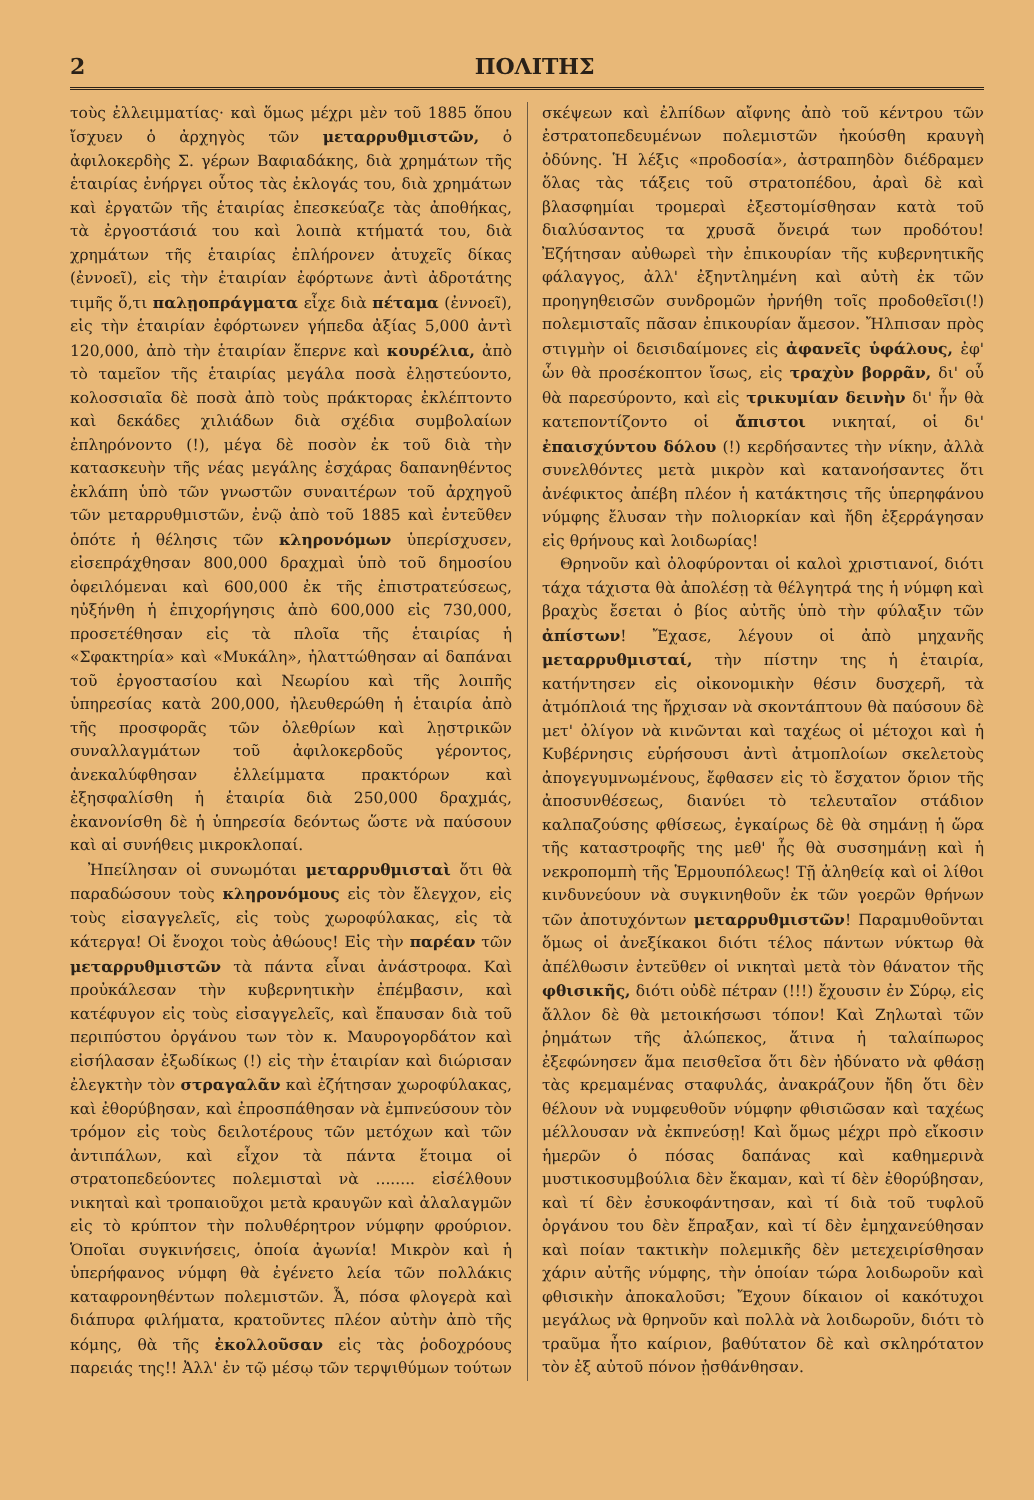2 ΠΟΛΙΤΗΣ
τοὺς ἐλλειμματίας· καὶ ὅμως μέχρι μὲν τοῦ 1885 ὅπου ἴσχυεν ὁ ἀρχηγὸς τῶν μεταρρυθμιστῶν, ὁ ἀφιλοκερδὴς Σ. γέρων Βαφιαδάκης, διὰ χρημάτων τῆς ἑταιρίας ἐνήργει οὗτος τὰς ἐκλογάς του, διὰ χρημάτων καὶ ἐργατῶν τῆς ἑταιρίας ἐπεσκεύαζε τὰς ἀποθήκας, τὰ ἐργοστάσιά του καὶ λοιπὰ κτήματά του, διὰ χρημάτων τῆς ἑταιρίας ἐπλήρονεν ἀτυχεῖς δίκας (ἐννοεῖ), εἰς τὴν ἑταιρίαν ἐφόρτωνε ἀντὶ ἀδροτάτης τιμῆς ὅ,τι παλῃοπράγματα εἶχε διὰ πέταμα (ἐννοεῖ), εἰς τὴν ἑταιρίαν ἐφόρτωνεν γήπεδα ἀξίας 5,000 ἀντὶ 120,000, ἀπὸ τὴν ἑταιρίαν ἔπερνε καὶ κουρέλια, ἀπὸ τὸ ταμεῖον τῆς ἑταιρίας μεγάλα ποσὰ ἐλῃστεύοντο, κολοσσιαῖα δὲ ποσὰ ἀπὸ τοὺς πράκτορας ἐκλέπτοντο καὶ δεκάδες χιλιάδων διὰ σχέδια συμβολαίων ἐπληρόνοντο (!), μέγα δὲ ποσὸν ἐκ τοῦ διὰ τὴν κατασκευὴν τῆς νέας μεγάλης ἐσχάρας δαπανηθέντος ἐκλάπη ὑπὸ τῶν γνωστῶν συναιτέρων τοῦ ἀρχηγοῦ τῶν μεταρρυθμιστῶν, ἐνῷ ἀπὸ τοῦ 1885 καὶ ἐντεῦθεν ὁπότε ἡ θέλησις τῶν κληρονόμων ὑπερίσχυσεν, εἰσεπράχθησαν 800,000 δραχμαὶ ὑπὸ τοῦ δημοσίου ὀφειλόμεναι καὶ 600,000 ἐκ τῆς ἐπιστρατεύσεως, ηὐξήνθη ἡ ἐπιχορήγησις ἀπὸ 600,000 εἰς 730,000, προσετέθησαν εἰς τὰ πλοῖα τῆς ἑταιρίας ἡ «Σφακτηρία» καὶ «Μυκάλη», ἠλαττώθησαν αἱ δαπάναι τοῦ ἐργοστασίου καὶ Νεωρίου καὶ τῆς λοιπῆς ὑπηρεσίας κατὰ 200,000, ἠλευθερώθη ἡ ἑταιρία ἀπὸ τῆς προσφορᾶς τῶν ὀλεθρίων καὶ λῃστρικῶν συναλλαγμάτων τοῦ ἀφιλοκερδοῦς γέροντος, ἀνεκαλύφθησαν ἐλλείμματα πρακτόρων καὶ ἐξησφαλίσθη ἡ ἑταιρία διὰ 250,000 δραχμάς, ἐκανονίσθη δὲ ἡ ὑπηρεσία δεόντως ὥστε νὰ παύσουν καὶ αἱ συνήθεις μικροκλοπαί.
Ἠπείλησαν οἱ συνωμόται μεταρρυθμισταὶ ὅτι θὰ παραδώσουν τοὺς κληρονόμους εἰς τὸν ἔλεγχον, εἰς τοὺς εἰσαγγελεῖς, εἰς τοὺς χωροφύλακας, εἰς τὰ κάτεργα! Οἱ ἔνοχοι τοὺς ἀθώους! Εἰς τὴν παρέαν τῶν μεταρρυθμιστῶν τὰ πάντα εἶναι ἀνάστροφα. Καὶ προὐκάλεσαν τὴν κυβερνητικὴν ἐπέμβασιν, καὶ κατέφυγον εἰς τοὺς εἰσαγγελεῖς, καὶ ἔπαυσαν διὰ τοῦ περιπύστου ὀργάνου των τὸν κ. Μαυρογορδάτον καὶ εἰσήλασαν ἐξωδίκως (!) εἰς τὴν ἑταιρίαν καὶ διώρισαν ἐλεγκτὴν τὸν στραγαλᾶν καὶ ἐζήτησαν χωροφύλακας, καὶ ἐθορύβησαν, καὶ ἐπροσπάθησαν νὰ ἐμπνεύσουν τὸν τρόμον εἰς τοὺς δειλοτέρους τῶν μετόχων καὶ τῶν ἀντιπάλων, καὶ εἶχον τὰ πάντα ἕτοιμα οἱ στρατοπεδεύοντες πολεμισταὶ νὰ ........ εἰσέλθουν νικηταὶ καὶ τροπαιοῦχοι μετὰ κραυγῶν καὶ ἀλαλαγμῶν εἰς τὸ κρύπτον τὴν πολυθέρητρον νύμφην φρούριον. Ὁποῖαι συγκινήσεις, ὁποία ἀγωνία! Μικρὸν καὶ ἡ ὑπερήφανος νύμφη θὰ ἐγένετο λεία τῶν πολλάκις καταφρονηθέντων πολεμιστῶν. Ἆ, πόσα φλογερὰ καὶ διάπυρα φιλήματα, κρατοῦντες πλέον αὐτὴν ἀπὸ τῆς κόμης, θὰ τῆς ἐκολλοῦσαν εἰς τὰς ῥοδοχρόους παρειάς της!! Ἀλλ' ἐν τῷ μέσῳ τῶν τερψιθύμων τούτων σκέψεων καὶ ἐλπίδων αἴφνης ἀπὸ τοῦ κέντρου τῶν ἐστρατοπεδευμένων πολεμιστῶν ἠκούσθη κραυγὴ ὀδύνης. Ἡ λέξις «προδοσία», ἀστραπηδὸν διέδραμεν ὅλας τὰς τάξεις τοῦ στρατοπέδου, ἀραὶ δὲ καὶ βλασφημίαι τρομεραὶ ἐξεστομίσθησαν κατὰ τοῦ διαλύσαντος τα χρυσᾶ ὄνειρά των προδότου! Ἐζήτησαν αὐθωρεὶ τὴν ἐπικουρίαν τῆς κυβερνητικῆς φάλαγγος, ἀλλ' ἐξηντλημένη καὶ αὐτὴ ἐκ τῶν προηγηθεισῶν συνδρομῶν ἠρνήθη τοῖς προδοθεῖσι(!) πολεμισταῖς πᾶσαν ἐπικουρίαν ἄμεσον. Ἤλπισαν πρὸς στιγμὴν οἱ δεισιδαίμονες εἰς ἀφανεῖς ὑφάλους, ἐφ' ὧν θὰ προσέκοπτον ἴσως, εἰς τραχὺν βορρᾶν, δι' οὗ θὰ παρεσύροντο, καὶ εἰς τρικυμίαν δεινὴν δι' ἧν θὰ κατεποντίζοντο οἱ ἄπιστοι νικηταί, οἱ δι' ἐπαισχύντου δόλου (!) κερδήσαντες τὴν νίκην, ἀλλὰ συνελθόντες μετὰ μικρὸν καὶ κατανοήσαντες ὅτι ἀνέφικτος ἀπέβη πλέον ἡ κατάκτησις τῆς ὑπερηφάνου νύμφης ἔλυσαν τὴν πολιορκίαν καὶ ἤδη ἐξερράγησαν εἰς θρήνους καὶ λοιδωρίας!
Θρηνοῦν καὶ ὀλοφύρονται οἱ καλοὶ χριστιανοί, διότι τάχα τάχιστα θὰ ἀπολέσῃ τὰ θέλγητρά της ἡ νύμφη καὶ βραχὺς ἔσεται ὁ βίος αὐτῆς ὑπὸ τὴν φύλαξιν τῶν ἀπίστων! Ἔχασε, λέγουν οἱ ἀπὸ μηχανῆς μεταρρυθμισταί, τὴν πίστην της ἡ ἑταιρία, κατήντησεν εἰς οἰκονομικὴν θέσιν δυσχερῆ, τὰ ἀτμόπλοιά της ἤρχισαν νὰ σκοντάπτουν θὰ παύσουν δὲ μετ' ὀλίγον νὰ κινῶνται καὶ ταχέως οἱ μέτοχοι καὶ ἡ Κυβέρνησις εὑρήσουσι ἀντὶ ἀτμοπλοίων σκελετοὺς ἀπογεγυμνωμένους, ἔφθασεν εἰς τὸ ἔσχατον ὅριον τῆς ἀποσυνθέσεως, διανύει τὸ τελευταῖον στάδιον καλπαζούσης φθίσεως, ἐγκαίρως δὲ θὰ σημάνῃ ἡ ὥρα τῆς καταστροφῆς της μεθ' ἧς θὰ συσσημάνῃ καὶ ἡ νεκροπομπὴ τῆς Ἑρμουπόλεως! Τῇ ἀληθείᾳ καὶ οἱ λίθοι κινδυνεύουν νὰ συγκινηθοῦν ἐκ τῶν γοερῶν θρήνων τῶν ἀποτυχόντων μεταρρυθμιστῶν! Παραμυθοῦνται ὅμως οἱ ἀνεξίκακοι διότι τέλος πάντων νύκτωρ θὰ ἀπέλθωσιν ἐντεῦθεν οἱ νικηταὶ μετὰ τὸν θάνατον τῆς φθισικῆς, διότι οὐδὲ πέτραν (!!!) ἔχουσιν ἐν Σύρῳ, εἰς ἄλλον δὲ θὰ μετοικήσωσι τόπον! Καὶ Ζηλωταὶ τῶν ῥημάτων τῆς ἀλώπεκος, ἅτινα ἡ ταλαίπωρος ἐξεφώνησεν ἅμα πεισθεῖσα ὅτι δὲν ἠδύνατο νὰ φθάσῃ τὰς κρεμαμένας σταφυλάς, ἀνακράζουν ἤδη ὅτι δὲν θέλουν νὰ νυμφευθοῦν νύμφην φθισιῶσαν καὶ ταχέως μέλλουσαν νὰ ἐκπνεύσῃ! Καὶ ὅμως μέχρι πρὸ εἴκοσιν ἡμερῶν ὁ πόσας δαπάνας καὶ καθημερινὰ μυστικοσυμβούλια δὲν ἔκαμαν, καὶ τί δὲν ἐθορύβησαν, καὶ τί δὲν ἐσυκοφάντησαν, καὶ τί διὰ τοῦ τυφλοῦ ὀργάνου του δὲν ἔπραξαν, καὶ τί δὲν ἐμηχανεύθησαν καὶ ποίαν τακτικὴν πολεμικῆς δὲν μετεχειρίσθησαν χάριν αὐτῆς νύμφης, τὴν ὁποίαν τώρα λοιδωροῦν καὶ φθισικὴν ἀποκαλοῦσι; Ἔχουν δίκαιον οἱ κακότυχοι μεγάλως νὰ θρηνοῦν καὶ πολλὰ νὰ λοιδωροῦν, διότι τὸ τραῦμα ἦτο καίριον, βαθύτατον δὲ καὶ σκληρότατον τὸν ἐξ αὐτοῦ πόνον ᾐσθάνθησαν.